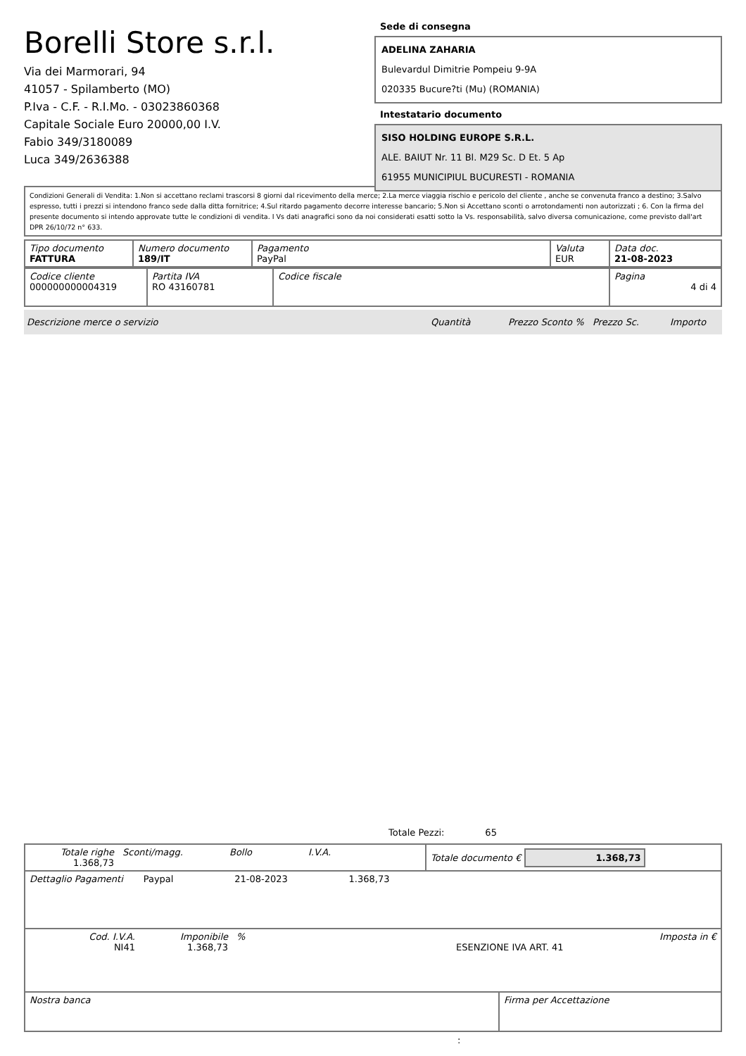Borelli Store s.r.l.
Via dei Marmorari, 94
41057 - Spilamberto (MO)
P.Iva - C.F. - R.I.Mo. - 03023860368
Capitale Sociale Euro 20000,00 I.V.
Fabio 349/3180089
Luca 349/2636388
Sede di consegna
ADELINA ZAHARIA
Bulevardul Dimitrie Pompeiu 9-9A
020335 Bucure?ti (Mu) (ROMANIA)
Intestatario documento
SISO HOLDING EUROPE S.R.L.
ALE. BAIUT Nr. 11 Bl. M29 Sc. D Et. 5 Ap
61955 MUNICIPIUL BUCURESTI - ROMANIA
Condizioni Generali di Vendita: 1.Non si accettano reclami trascorsi 8 giorni dal ricevimento della merce; 2.La merce viaggia rischio e pericolo del cliente , anche se convenuta franco a destino; 3.Salvo espresso, tutti i prezzi si intendono franco sede dalla ditta fornitrice; 4.Sul ritardo pagamento decorre interesse bancario; 5.Non si Accettano sconti o arrotondamenti non autorizzati ; 6. Con la firma del presente documento si intendo approvate tutte le condizioni di vendita. I Vs dati anagrafici sono da noi considerati esatti sotto la Vs. responsabilità, salvo diversa comunicazione, come previsto dall'art DPR 26/10/72 n° 633.
| Tipo documento FATTURA | Numero documento 189/IT | Pagamento PayPal | Valuta EUR | Data doc. 21-08-2023 |
| Codice cliente 000000000004319 | Partita IVA RO 43160781 | Codice fiscale | Pagina 4 di 4 |
Descrizione merce o servizio Quantità Prezzo Sconto % Prezzo Sc. Importo
Totale Pezzi: 65
| Totale righe 1.368,73 | Sconti/magg. | Bollo | I.V.A. | Totale documento € 1.368,73 |
| Dettaglio Pagamenti Paypal 21-08-2023 1.368,73 |
| Cod. I.V.A. NI41 | Imponibile 1.368,73 | % | ESENZIONE IVA ART. 41 | Imposta in € |
| Nostra banca | Firma per Accettazione |
: